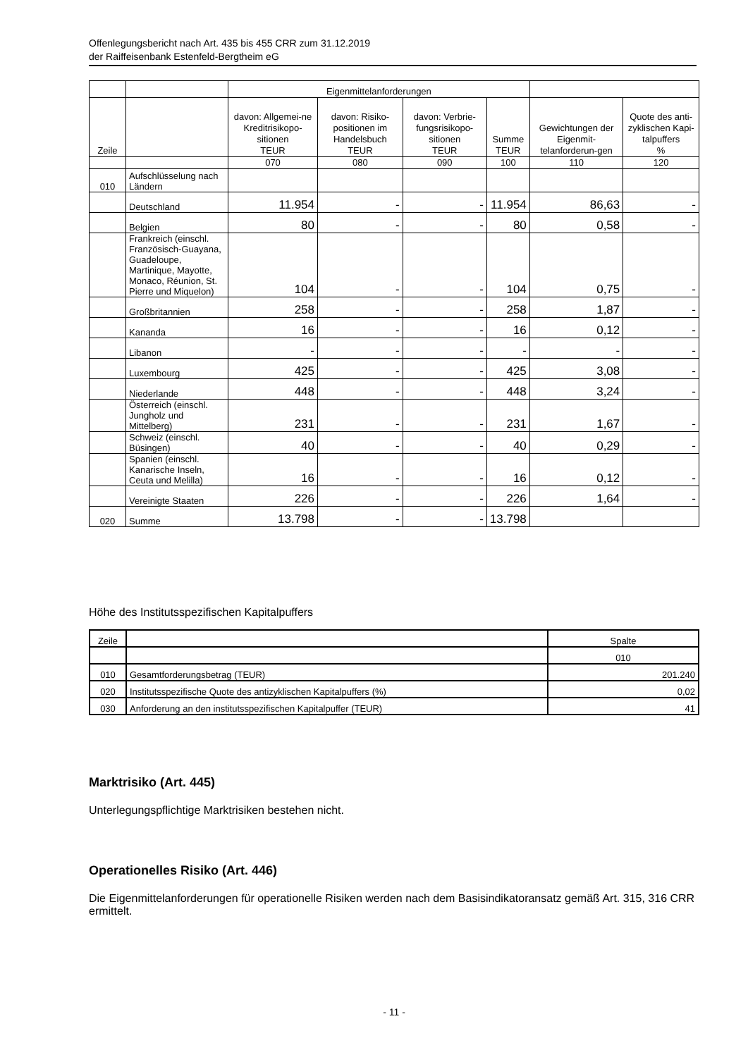Offenlegungsbericht nach Art. 435 bis 455 CRR zum 31.12.2019
der Raiffeisenbank Estenfeld-Bergtheim eG
| | | Eigenmittelanforderungen | | | | | |
| --- | --- | --- | --- | --- | --- | --- | --- |
| Zeile | | davon: Allgemei-ne Kreditrisikopo-sitionen TEUR | davon: Risiko-positionen im Handelsbuch TEUR | davon: Verbrie-fungsrisikopo-sitionen TEUR | Summe TEUR | Gewichtungen der Eigenmit-telanforderun-gen | Quote des anti-zyklischen Kapi-talpuffers % |
| | | 070 | 080 | 090 | 100 | 110 | 120 |
| 010 | Aufschlüsselung nach Ländern | | | | | | |
| | Deutschland | 11.954 | - | - | 11.954 | 86,63 | - |
| | Belgien | 80 | - | - | 80 | 0,58 | - |
| | Frankreich (einschl. Französisch-Guayana, Guadeloupe, Martinique, Mayotte, Monaco, Réunion, St. Pierre und Miquelon) | 104 | - | - | 104 | 0,75 | - |
| | Großbritannien | 258 | - | - | 258 | 1,87 | - |
| | Kananda | 16 | - | - | 16 | 0,12 | - |
| | Libanon | - | - | - | - | - | - |
| | Luxembourg | 425 | - | - | 425 | 3,08 | - |
| | Niederlande | 448 | - | - | 448 | 3,24 | - |
| | Österreich (einschl. Jungholz und Mittelberg) | 231 | - | - | 231 | 1,67 | - |
| | Schweiz (einschl. Büsingen) | 40 | - | - | 40 | 0,29 | - |
| | Spanien (einschl. Kanarische Inseln, Ceuta und Melilla) | 16 | - | - | 16 | 0,12 | - |
| | Vereinigte Staaten | 226 | - | - | 226 | 1,64 | - |
| 020 | Summe | 13.798 | - | - | 13.798 | | |
Höhe des Institutsspezifischen Kapitalpuffers
| Zeile | | Spalte |
| --- | --- | --- |
| | | 010 |
| 010 | Gesamtforderungsbetrag (TEUR) | 201.240 |
| 020 | Institutsspezifische Quote des antizyklischen Kapitalpuffers (%) | 0,02 |
| 030 | Anforderung an den institutsspezifischen Kapitalpuffer (TEUR) | 41 |
Marktrisiko (Art. 445)
Unterlegungspflichtige Marktrisiken bestehen nicht.
Operationelles Risiko (Art. 446)
Die Eigenmittelanforderungen für operationelle Risiken werden nach dem Basisindikatoransatz gemäß Art. 315, 316 CRR ermittelt.
- 11 -